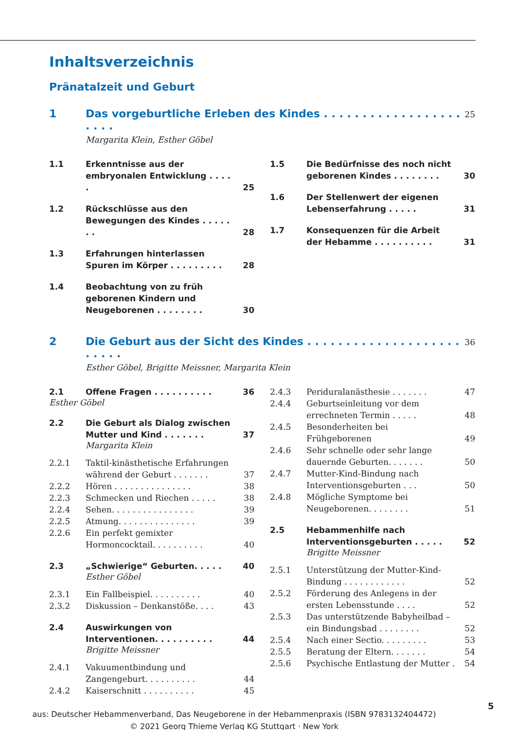Inhaltsverzeichnis
Pränatalzeit und Geburt
1 Das vorgeburtliche Erleben des Kindes . . . . . . . . . . . . . . . . . . . . . . 25
Margarita Klein, Esther Göbel
1.1 Erkenntnisse aus der embryonalen Entwicklung . . . . . 25
1.2 Rückschlüsse aus den Bewegungen des Kindes . . . . . . . 28
1.3 Erfahrungen hinterlassen Spuren im Körper . . . . . . . . . 28
1.4 Beobachtung von zu früh geborenen Kindern und Neugeborenen . . . . . . . . 30
1.5 Die Bedürfnisse des noch nicht geborenen Kindes . . . . . . . . 30
1.6 Der Stellenwert der eigenen Lebenserfahrung . . . . . 31
1.7 Konsequenzen für die Arbeit der Hebamme . . . . . . . . . . 31
2 Die Geburt aus der Sicht des Kindes . . . . . . . . . . . . . . . . . . . . . . . . . 36
Esther Göbel, Brigitte Meissner, Margarita Klein
2.1 Offene Fragen . . . . . . . . . . 36
Esther Göbel
2.2 Die Geburt als Dialog zwischen Mutter und Kind . . . . . . . 37
Margarita Klein
2.2.1 Taktil-kinästhetische Erfahrungen während der Geburt . . . . . . . 37
2.2.2 Hören . . . . . . . . . . . . . . . 38
2.2.3 Schmecken und Riechen . . . . . 38
2.2.4 Sehen. . . . . . . . . . . . . . . . 39
2.2.5 Atmung. . . . . . . . . . . . . . . 39
2.2.6 Ein perfekt gemixter Hormoncocktail. . . . . . . . . . 40
2.3 „Schwierige“ Geburten. . . . . 40
Esther Göbel
2.3.1 Ein Fallbeispiel. . . . . . . . . . 40
2.3.2 Diskussion – Denkanstöße. . . . 43
2.4 Auswirkungen von Interventionen. . . . . . . . . . 44
Brigitte Meissner
2.4.1 Vakuumentbindung und Zangengeburt. . . . . . . . . . 44
2.4.2 Kaiserschnitt . . . . . . . . . . 45
2.4.3 Periduralanästhesie . . . . . . . 47
2.4.4 Geburtseinleitung vor dem errechneten Termin . . . . . 48
2.4.5 Besonderheiten bei Frühgeborenen 49
2.4.6 Sehr schnelle oder sehr lange dauernde Geburten. . . . . . . 50
2.4.7 Mutter-Kind-Bindung nach Interventionsgeburten . . . 50
2.4.8 Mögliche Symptome bei Neugeborenen. . . . . . . . 51
2.5 Hebammenhilfe nach Interventionsgeburten . . . . . 52
Brigitte Meissner
2.5.1 Unterstützung der Mutter-Kind-Bindung . . . . . . . . . . . . 52
2.5.2 Förderung des Anlegens in der ersten Lebensstunde . . . . 52
2.5.3 Das unterstützende Babyheilbad – ein Bindungsbad . . . . . . . . 52
2.5.4 Nach einer Sectio. . . . . . . . . 53
2.5.5 Beratung der Eltern. . . . . . . 54
2.5.6 Psychische Entlastung der Mutter . 54
5
aus: Deutscher Hebammenverband, Das Neugeborene in der Hebammenpraxis (ISBN 9783132404472)
© 2021 Georg Thieme Verlag KG Stuttgart · New York